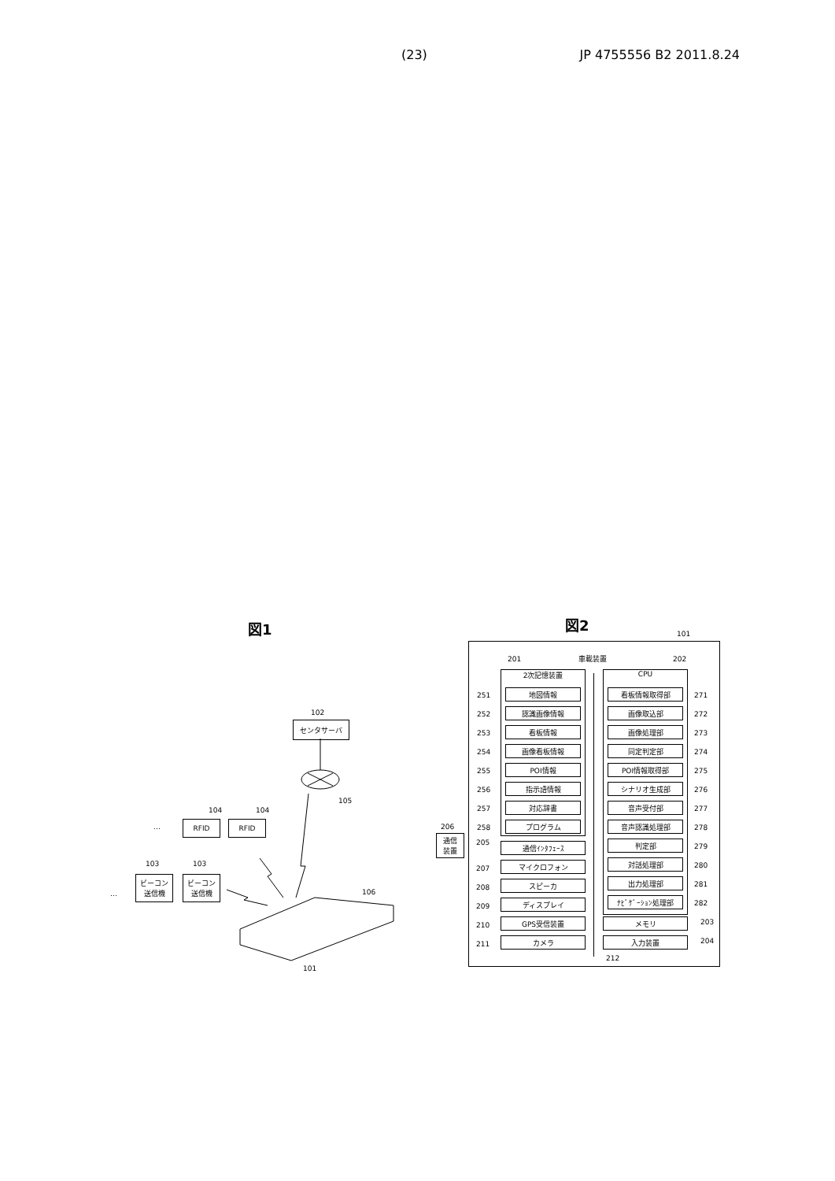(23) JP 4755556 B2 2011.8.24
図1
102
センタサーバ
105
…
104 104
RFID RFID
…
103 103
ビーコン
送信機
ビーコン
送信機
106
101
図2
101
車載装置 201 202
2次記憶装置 CPU
地図情報
251
認識画像情報
252
看板情報
253
画像看板情報
254
POI情報
255
指示語情報
256
対応辞書
257
プログラム
258
看板情報取得部 271
画像取込部 272
画像処理部 273
同定判定部 274
POI情報取得部 275
シナリオ生成部 276
音声受付部 277
音声認識処理部 278
判定部 279
対話処理部 280
出力処理部 281
ﾅﾋﾞｹﾞｰｼｮﾝ処理部 282
206
通信
装置
通信ｲﾝﾀﾌｪｰｽ
205
マイクロフォン
207
スピーカ
208
ディスプレイ
209
GPS受信装置
210
カメラ
211
メモリ 203
入力装置 204
212